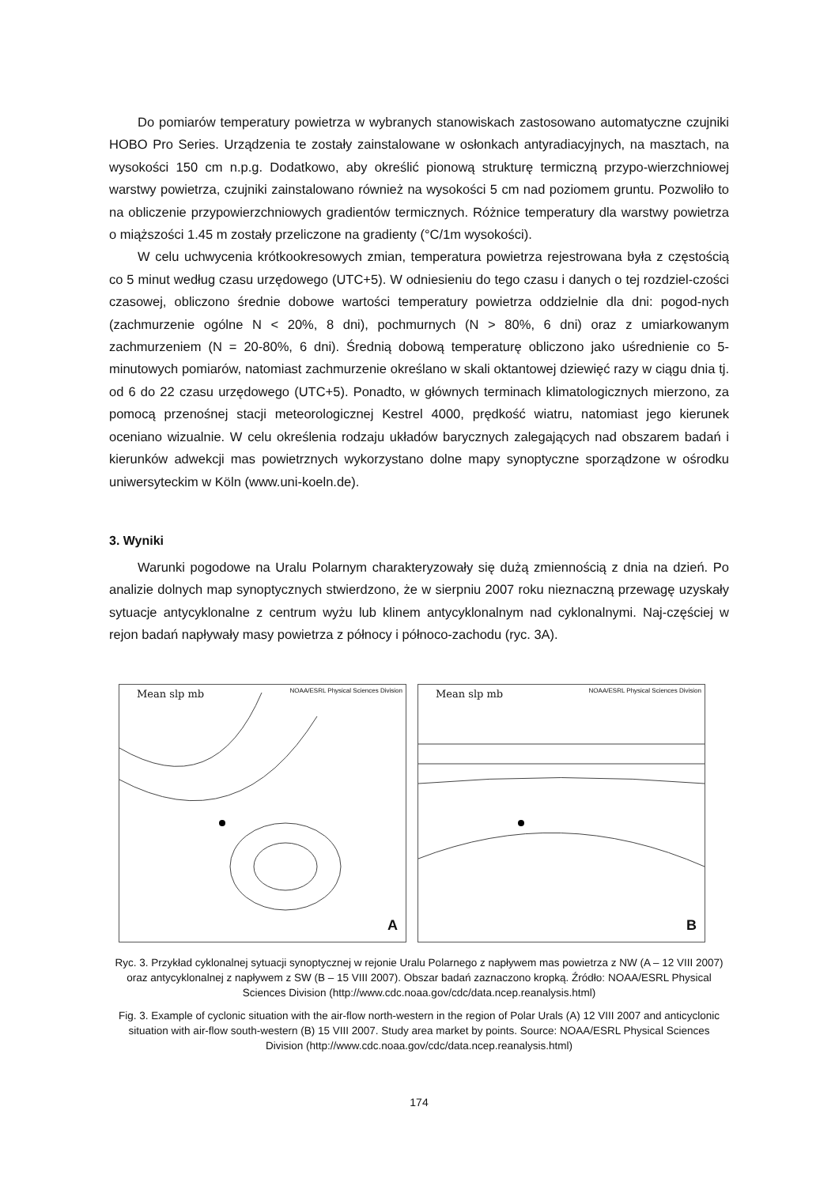Do pomiarów temperatury powietrza w wybranych stanowiskach zastosowano automatyczne czujniki HOBO Pro Series. Urządzenia te zostały zainstalowane w osłonkach antyradiacyjnych, na masztach, na wysokości 150 cm n.p.g. Dodatkowo, aby określić pionową strukturę termiczną przypo-wierzchniowej warstwy powietrza, czujniki zainstalowano również na wysokości 5 cm nad poziomem gruntu. Pozwoliło to na obliczenie przypowierzchniowych gradientów termicznych. Różnice temperatury dla warstwy powietrza o miąższości 1.45 m zostały przeliczone na gradienty (°C/1m wysokości).
W celu uchwycenia krótkookresowych zmian, temperatura powietrza rejestrowana była z częstością co 5 minut według czasu urzędowego (UTC+5). W odniesieniu do tego czasu i danych o tej rozdziel-czości czasowej, obliczono średnie dobowe wartości temperatury powietrza oddzielnie dla dni: pogod-nych (zachmurzenie ogólne N < 20%, 8 dni), pochmurnych (N > 80%, 6 dni) oraz z umiarkowanym zachmurzeniem (N = 20-80%, 6 dni). Średnią dobową temperaturę obliczono jako uśrednienie co 5-minutowych pomiarów, natomiast zachmurzenie określano w skali oktantowej dziewięć razy w ciągu dnia tj. od 6 do 22 czasu urzędowego (UTC+5). Ponadto, w głównych terminach klimatologicznych mierzono, za pomocą przenośnej stacji meteorologicznej Kestrel 4000, prędkość wiatru, natomiast jego kierunek oceniano wizualnie. W celu określenia rodzaju układów barycznych zalegających nad obszarem badań i kierunków adwekcji mas powietrznych wykorzystano dolne mapy synoptyczne sporządzone w ośrodku uniwersyteckim w Köln (www.uni-koeln.de).
3. Wyniki
Warunki pogodowe na Uralu Polarnym charakteryzowały się dużą zmiennością z dnia na dzień. Po analizie dolnych map synoptycznych stwierdzono, że w sierpniu 2007 roku nieznaczną przewagę uzyskały sytuacje antycyklonalne z centrum wyżu lub klinem antycyklonalnym nad cyklonalnymi. Naj-częściej w rejon badań napływały masy powietrza z północy i północo-zachodu (ryc. 3A).
Mean slp mb NOAA/ESRL Physical Sciences Division
A
Mean slp mb NOAA/ESRL Physical Sciences Division
B
Ryc. 3. Przykład cyklonalnej sytuacji synoptycznej w rejonie Uralu Polarnego z napływem mas powietrza z NW (A – 12 VIII 2007) oraz antycyklonalnej z napływem z SW (B – 15 VIII 2007). Obszar badań zaznaczono kropką. Źródło: NOAA/ESRL Physical Sciences Division (http://www.cdc.noaa.gov/cdc/data.ncep.reanalysis.html)
Fig. 3. Example of cyclonic situation with the air-flow north-western in the region of Polar Urals (A) 12 VIII 2007 and anticyclonic situation with air-flow south-western (B) 15 VIII 2007. Study area market by points. Source: NOAA/ESRL Physical Sciences Division (http://www.cdc.noaa.gov/cdc/data.ncep.reanalysis.html)
174